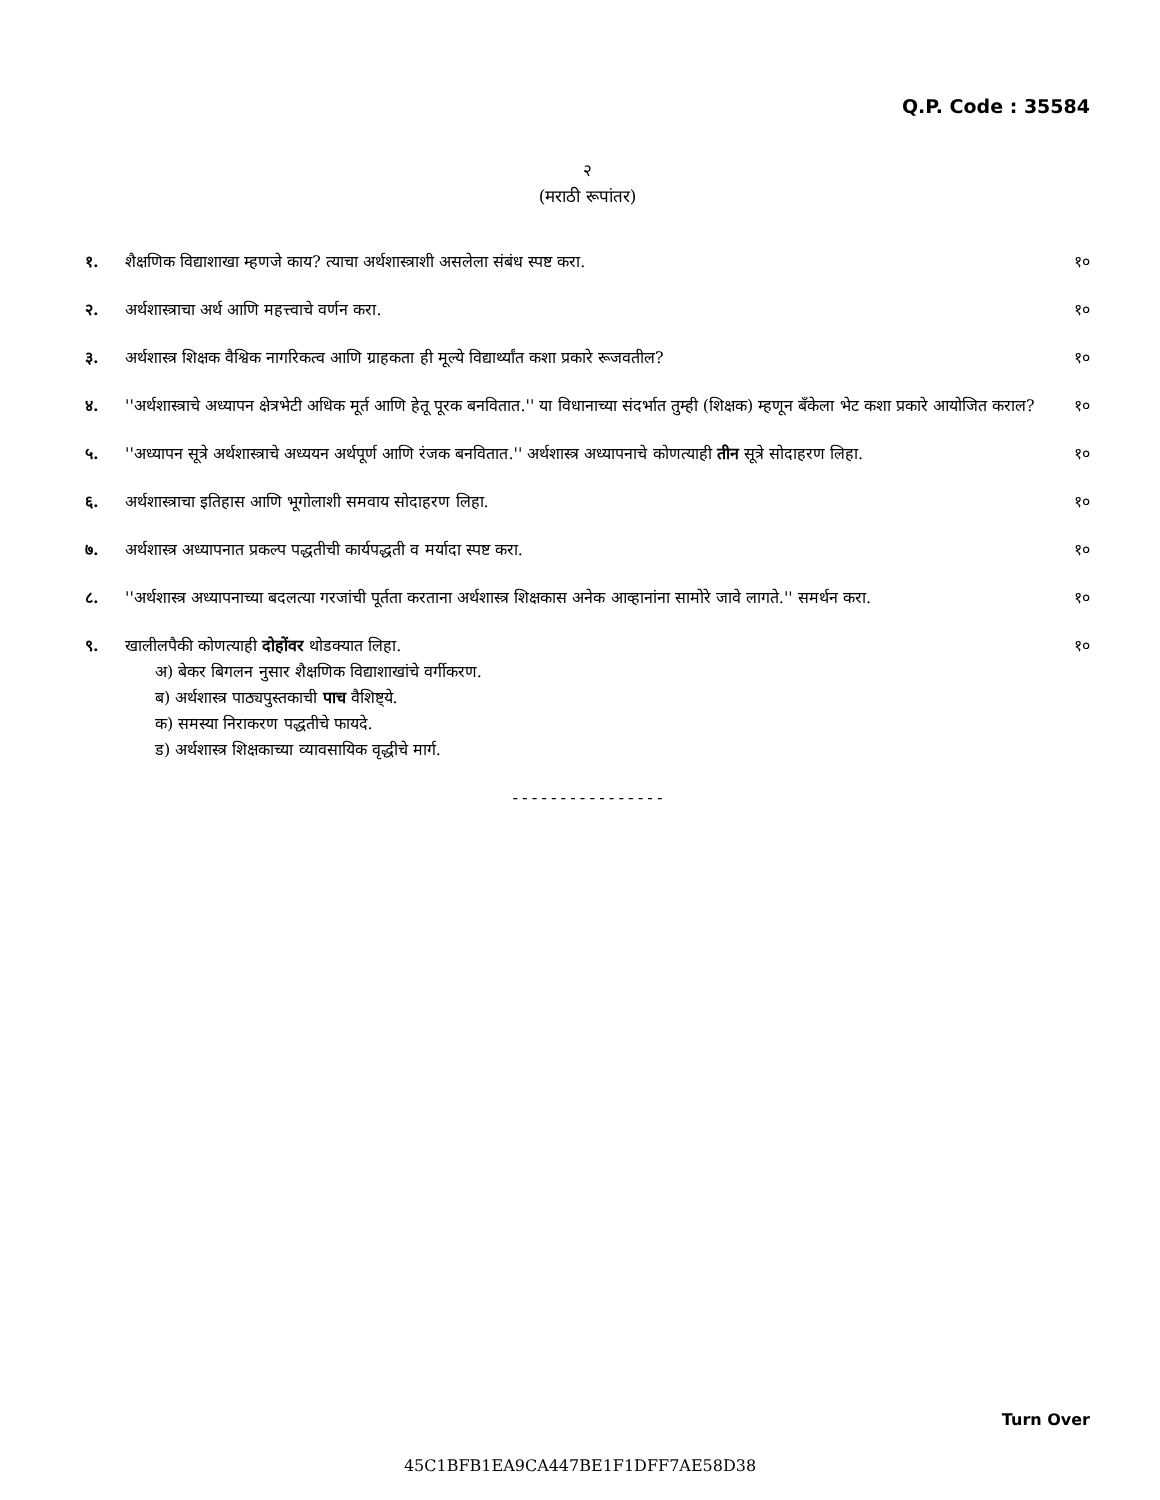Q.P. Code : 35584
२
(मराठी रूपांतर)
१. शैक्षणिक विद्याशाखा म्हणजे काय? त्याचा अर्थशास्त्राशी असलेला संबंध स्पष्ट करा.
१०
२. अर्थशास्त्राचा अर्थ आणि महत्त्वाचे वर्णन करा.
१०
३. अर्थशास्त्र शिक्षक वैश्विक नागरिकत्व आणि ग्राहकता ही मूल्ये विद्यार्थ्यांत कशा प्रकारे रूजवतील?
१०
४. ''अर्थशास्त्राचे अध्यापन क्षेत्रभेटी अधिक मूर्त आणि हेतू पूरक बनवितात.'' या विधानाच्या संदर्भात तुम्ही (शिक्षक) म्हणून बॅंकेला भेट कशा प्रकारे आयोजित कराल?
१०
५. ''अध्यापन सूत्रे अर्थशास्त्राचे अध्ययन अर्थपूर्ण आणि रंजक बनवितात.'' अर्थशास्त्र अध्यापनाचे कोणत्याही तीन सूत्रे सोदाहरण लिहा.
१०
६. अर्थशास्त्राचा इतिहास आणि भूगोलाशी समवाय सोदाहरण लिहा.
१०
७. अर्थशास्त्र अध्यापनात प्रकल्प पद्धतीची कार्यपद्धती व मर्यादा स्पष्ट करा.
१०
८. ''अर्थशास्त्र अध्यापनाच्या बदलत्या गरजांची पूर्तता करताना अर्थशास्त्र शिक्षकास अनेक आव्हानांना सामोरे जावे लागते.'' समर्थन करा.
१०
९. खालीलपैकी कोणत्याही दोहोंवर थोडक्यात लिहा.
अ) बेकर बिगलन नुसार शैक्षणिक विद्याशाखांचे वर्गीकरण.
ब) अर्थशास्त्र पाठ्यपुस्तकाची पाच वैशिष्ट्ये.
क) समस्या निराकरण पद्धतीचे फायदे.
ड) अर्थशास्त्र शिक्षकाच्या व्यावसायिक वृद्धीचे मार्ग.
१०
----------------
Turn Over
45C1BFB1EA9CA447BE1F1DFF7AE58D38